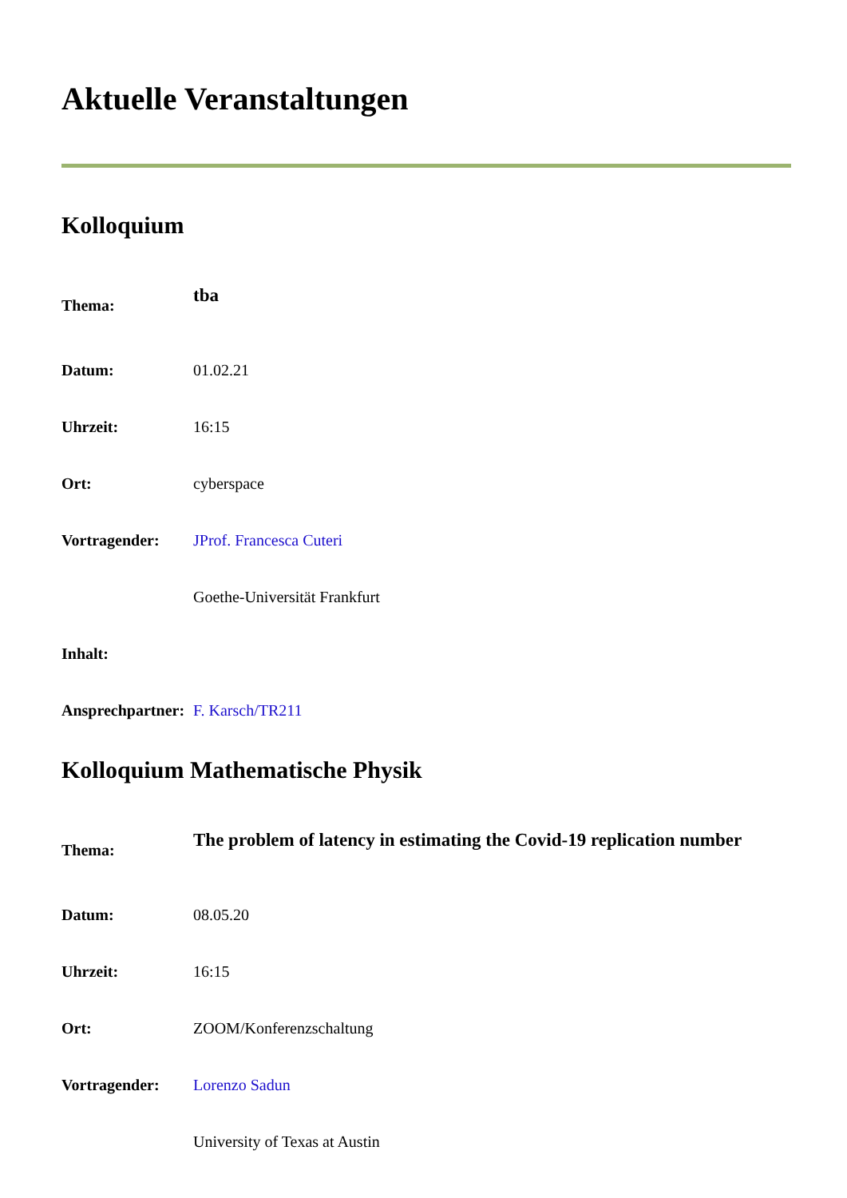Aktuelle Veranstaltungen
Kolloquium
| Thema: | tba |
| Datum: | 01.02.21 |
| Uhrzeit: | 16:15 |
| Ort: | cyberspace |
| Vortragender: | JProf. Francesca Cuteri |
| | Goethe-Universität Frankfurt |
| Inhalt: | |
| Ansprechpartner: | F. Karsch/TR211 |
Kolloquium Mathematische Physik
| Thema: | The problem of latency in estimating the Covid-19 replication number |
| Datum: | 08.05.20 |
| Uhrzeit: | 16:15 |
| Ort: | ZOOM/Konferenzschaltung |
| Vortragender: | Lorenzo Sadun |
| | University of Texas at Austin |